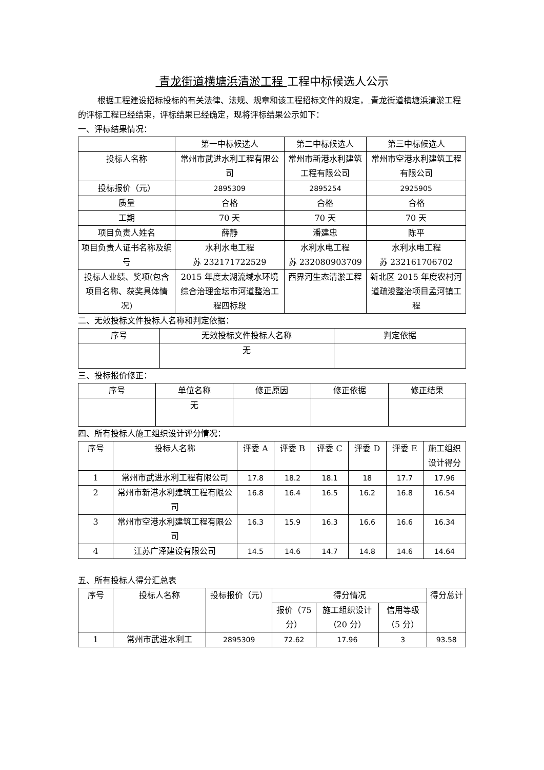青龙街道横塘浜清淤工程 工程中标候选人公示
根据工程建设招标投标的有关法律、法规、规章和该工程招标文件的规定， 青龙街道横塘浜清淤工程的评标工程已经结束，评标结果已经确定，现将评标结果公示如下：
一、评标结果情况：
| | 第一中标候选人 | 第二中标候选人 | 第三中标候选人 |
| --- | --- | --- | --- |
| 投标人名称 | 常州市武进水利工程有限公司 | 常州市新港水利建筑工程有限公司 | 常州市空港水利建筑工程有限公司 |
| 投标报价（元） | 2895309 | 2895254 | 2925905 |
| 质量 | 合格 | 合格 | 合格 |
| 工期 | 70 天 | 70 天 | 70 天 |
| 项目负责人姓名 | 薛静 | 潘建忠 | 陈平 |
| 项目负责人证书名称及编号 | 水利水电工程 苏 232171722529 | 水利水电工程 苏 232080903709 | 水利水电工程 苏 232161706702 |
| 投标人业绩、奖项(包含项目名称、获奖具体情况) | 2015 年度太湖流域水环境综合治理金坛市河道整治工程四标段 | 西界河生态清淤工程 | 新北区 2015 年度农村河道疏浚整治项目孟河镇工程 |
二、无效投标文件投标人名称和判定依据：
| 序号 | 无效投标文件投标人名称 | 判定依据 |
| --- | --- | --- |
| | 无 | |
三、投标报价修正：
| 序号 | 单位名称 | 修正原因 | 修正依据 | 修正结果 |
| --- | --- | --- | --- | --- |
| | 无 | | | |
四、所有投标人施工组织设计评分情况：
| 序号 | 投标人名称 | 评委 A | 评委 B | 评委 C | 评委 D | 评委 E | 施工组织设计得分 |
| --- | --- | --- | --- | --- | --- | --- | --- |
| 1 | 常州市武进水利工程有限公司 | 17.8 | 18.2 | 18.1 | 18 | 17.7 | 17.96 |
| 2 | 常州市新港水利建筑工程有限公司 | 16.8 | 16.4 | 16.5 | 16.2 | 16.8 | 16.54 |
| 3 | 常州市空港水利建筑工程有限公司 | 16.3 | 15.9 | 16.3 | 16.6 | 16.6 | 16.34 |
| 4 | 江苏广泽建设有限公司 | 14.5 | 14.6 | 14.7 | 14.8 | 14.6 | 14.64 |
五、所有投标人得分汇总表
| 序号 | 投标人名称 | 投标报价（元） | 得分情况 | | | 得分总计 |
| --- | --- | --- | --- | --- | --- | --- |
| | | | 报价（75 分） | 施工组织设计（20 分） | 信用等级（5 分） | |
| 1 | 常州市武进水利工 | 2895309 | 72.62 | 17.96 | 3 | 93.58 |